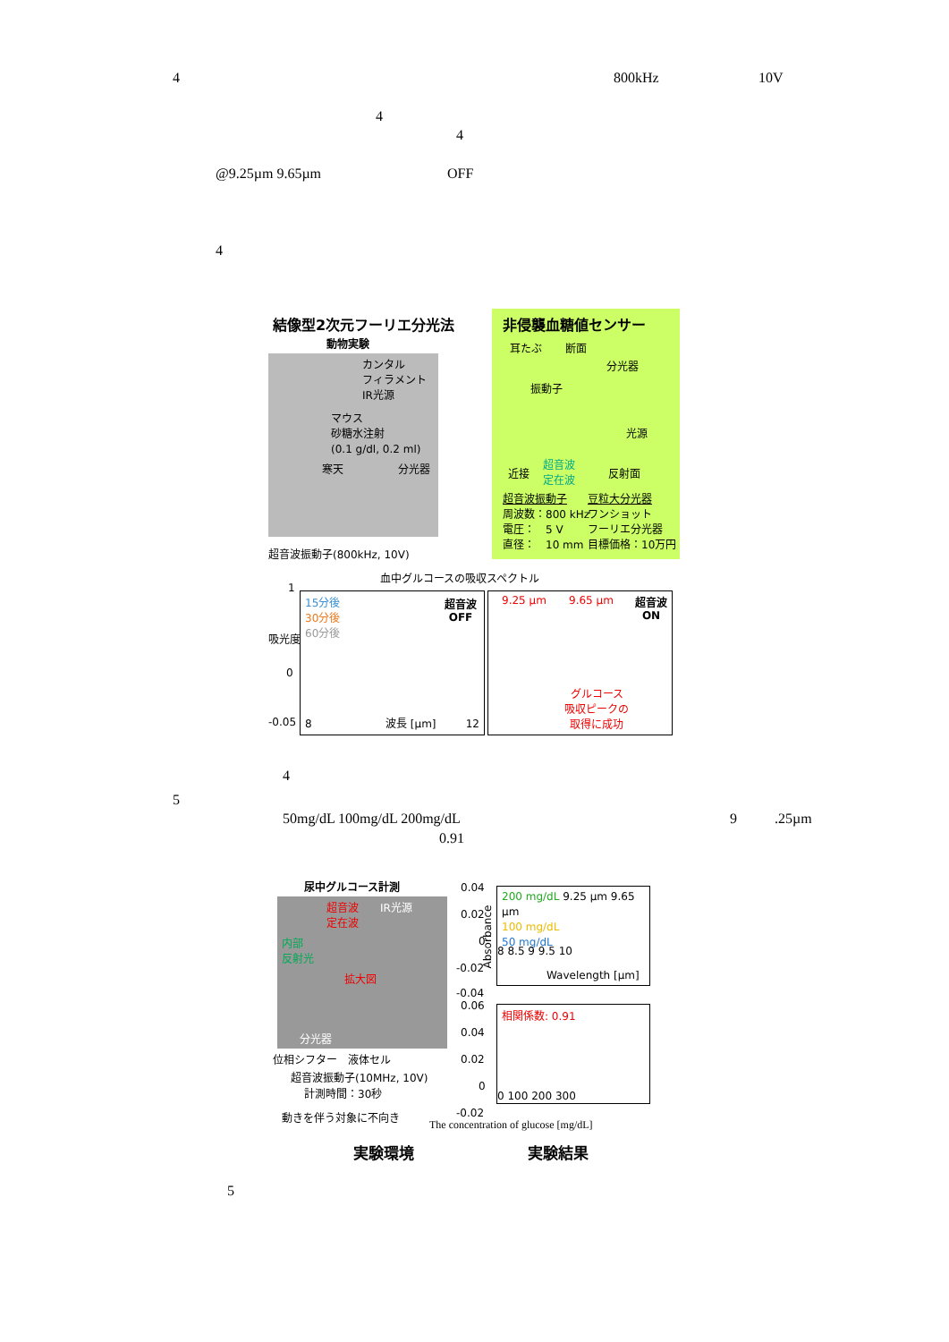4 800kHz 10V
4
4
@9.25µm 9.65µm OFF
4
結像型2次元フーリエ分光法 非侵襲血糖値センサー
動物実験
カンタル
フィラメント
IR光源
マウス
砂糖水注射
(0.1 g/dl, 0.2 ml)
寒天 分光器
超音波振動子(800kHz, 10V)
耳たぶ 断面
分光器
振動子
光源
近接
超音波
定在波
反射面
超音波振動子
周波数：800 kHz
電圧：　5 V
直径：　10 mm
豆粒大分光器
ワンショット
フーリエ分光器
目標価格：10万円
血中グルコースの吸収スペクトル
1
吸光度
0
-0.05
15分後
30分後
60分後
超音波
OFF
8 波長 [µm] 12
9.25 µm 9.65 µm
超音波
ON
グルコース
吸収ピークの
取得に成功
4
5
50mg/dL 100mg/dL 200mg/dL 9 .25µm
0.91
尿中グルコース計測
超音波
定在波
IR光源
内部
反射光
拡大図
分光器
位相シフター　液体セル
超音波振動子(10MHz, 10V)
計測時間：30秒
動きを伴う対象に不向き
0.04
0.02
0
-0.02
-0.04
200 mg/dL 9.25 µm 9.65 µm
100 mg/dL
50 mg/dL
8 8.5 9 9.5 10
Wavelength [µm]
Absorbance
0.06
0.04
0.02
0
-0.02
相関係数: 0.91
0 100 200 300
The concentration of glucose [mg/dL]
実験環境 実験結果
5